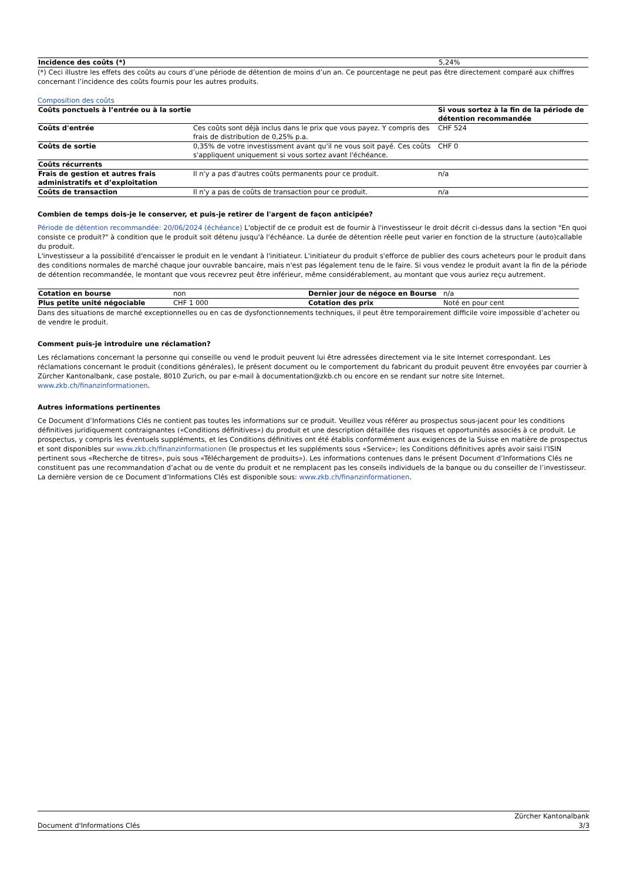| Incidence des coûts (*) | 5,24% |
(*) Ceci illustre les effets des coûts au cours d’une période de détention de moins d’un an. Ce pourcentage ne peut pas être directement comparé aux chiffres concernant l’incidence des coûts fournis pour les autres produits.
Composition des coûts
| Coûts ponctuels à l’entrée ou à la sortie | | Si vous sortez à la fin de la période de détention recommandée |
| --- | --- | --- |
| Coûts d'entrée | Ces coûts sont déjà inclus dans le prix que vous payez. Y compris des frais de distribution de 0,25% p.a. | CHF 524 |
| Coûts de sortie | 0,35% de votre investissment avant qu'il ne vous soit payé. Ces coûts s'appliquent uniquement si vous sortez avant l'échéance. | CHF 0 |
| Coûts récurrents | | |
| Frais de gestion et autres frais administratifs et d’exploitation | Il n'y a pas d'autres coûts permanents pour ce produit. | n/a |
| Coûts de transaction | Il n'y a pas de coûts de transaction pour ce produit. | n/a |
Combien de temps dois-je le conserver, et puis-je retirer de l'argent de façon anticipée?
Période de détention recommandée: 20/06/2024 (échéance) L'objectif de ce produit est de fournir à l'investisseur le droit décrit ci-dessus dans la section "En quoi consiste ce produit?" à condition que le produit soit détenu jusqu'à l'échéance. La durée de détention réelle peut varier en fonction de la structure (auto)callable du produit.
L'investisseur a la possibilité d'encaisser le produit en le vendant à l'initiateur. L'initiateur du produit s'efforce de publier des cours acheteurs pour le produit dans des conditions normales de marché chaque jour ouvrable bancaire, mais n'est pas légalement tenu de le faire. Si vous vendez le produit avant la fin de la période de détention recommandée, le montant que vous recevrez peut être inférieur, même considérablement, au montant que vous auriez reçu autrement.
| Cotation en bourse | non | Dernier jour de négoce en Bourse | n/a |
| Plus petite unité négociable | CHF 1 000 | Cotation des prix | Noté en pour cent |
Dans des situations de marché exceptionnelles ou en cas de dysfonctionnements techniques, il peut être temporairement difficile voire impossible d’acheter ou de vendre le produit.
Comment puis-je introduire une réclamation?
Les réclamations concernant la personne qui conseille ou vend le produit peuvent lui être adressées directement via le site Internet correspondant. Les réclamations concernant le produit (conditions générales), le présent document ou le comportement du fabricant du produit peuvent être envoyées par courrier à Zürcher Kantonalbank, case postale, 8010 Zurich, ou par e-mail à documentation@zkb.ch ou encore en se rendant sur notre site Internet. www.zkb.ch/finanzinformationen.
Autres informations pertinentes
Ce Document d’Informations Clés ne contient pas toutes les informations sur ce produit. Veuillez vous référer au prospectus sous-jacent pour les conditions définitives juridiquement contraignantes («Conditions définitives») du produit et une description détaillée des risques et opportunités associés à ce produit. Le prospectus, y compris les éventuels suppléments, et les Conditions définitives ont été établis conformément aux exigences de la Suisse en matière de prospectus et sont disponibles sur www.zkb.ch/finanzinformationen (le prospectus et les suppléments sous «Service»; les Conditions définitives après avoir saisi l’ISIN pertinent sous «Recherche de titres», puis sous «Téléchargement de produits»). Les informations contenues dans le présent Document d’Informations Clés ne constituent pas une recommandation d’achat ou de vente du produit et ne remplacent pas les conseils individuels de la banque ou du conseiller de l’investisseur. La dernière version de ce Document d’Informations Clés est disponible sous: www.zkb.ch/finanzinformationen.
Document d'Informations Clés Zürcher Kantonalbank
3/3